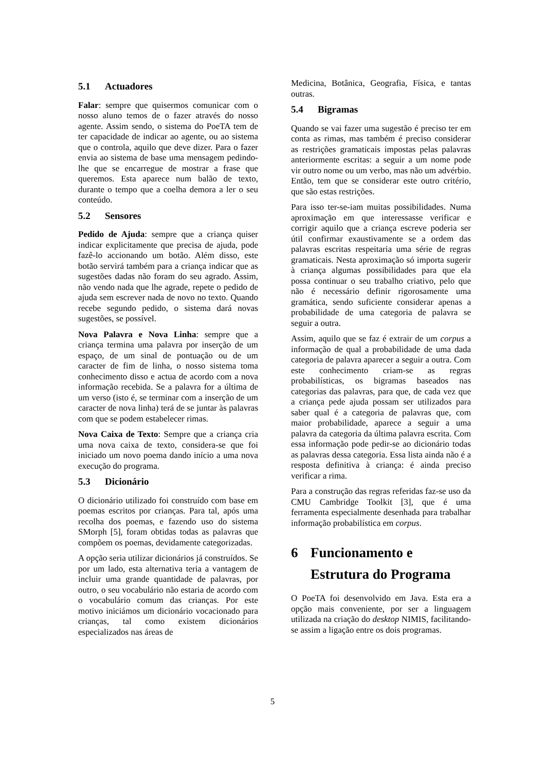5.1 Actuadores
Falar: sempre que quisermos comunicar com o nosso aluno temos de o fazer através do nosso agente. Assim sendo, o sistema do PoeTA tem de ter capacidade de indicar ao agente, ou ao sistema que o controla, aquilo que deve dizer. Para o fazer envia ao sistema de base uma mensagem pedindo-lhe que se encarregue de mostrar a frase que queremos. Esta aparece num balão de texto, durante o tempo que a coelha demora a ler o seu conteúdo.
5.2 Sensores
Pedido de Ajuda: sempre que a criança quiser indicar explicitamente que precisa de ajuda, pode fazê-lo accionando um botão. Além disso, este botão servirá também para a criança indicar que as sugestões dadas não foram do seu agrado. Assim, não vendo nada que lhe agrade, repete o pedido de ajuda sem escrever nada de novo no texto. Quando recebe segundo pedido, o sistema dará novas sugestões, se possível.
Nova Palavra e Nova Linha: sempre que a criança termina uma palavra por inserção de um espaço, de um sinal de pontuação ou de um caracter de fim de linha, o nosso sistema toma conhecimento disso e actua de acordo com a nova informação recebida. Se a palavra for a última de um verso (isto é, se terminar com a inserção de um caracter de nova linha) terá de se juntar às palavras com que se podem estabelecer rimas.
Nova Caixa de Texto: Sempre que a criança cria uma nova caixa de texto, considera-se que foi iniciado um novo poema dando início a uma nova execução do programa.
5.3 Dicionário
O dicionário utilizado foi construído com base em poemas escritos por crianças. Para tal, após uma recolha dos poemas, e fazendo uso do sistema SMorph [5], foram obtidas todas as palavras que compõem os poemas, devidamente categorizadas.
A opção seria utilizar dicionários já construídos. Se por um lado, esta alternativa teria a vantagem de incluir uma grande quantidade de palavras, por outro, o seu vocabulário não estaria de acordo com o vocabulário comum das crianças. Por este motivo iniciámos um dicionário vocacionado para crianças, tal como existem dicionários especializados nas áreas de
Medicina, Botânica, Geografia, Física, e tantas outras.
5.4 Bigramas
Quando se vai fazer uma sugestão é preciso ter em conta as rimas, mas também é preciso considerar as restrições gramaticais impostas pelas palavras anteriormente escritas: a seguir a um nome pode vir outro nome ou um verbo, mas não um advérbio. Então, tem que se considerar este outro critério, que são estas restrições.
Para isso ter-se-iam muitas possibilidades. Numa aproximação em que interessasse verificar e corrigir aquilo que a criança escreve poderia ser útil confirmar exaustivamente se a ordem das palavras escritas respeitaria uma série de regras gramaticais. Nesta aproximação só importa sugerir à criança algumas possibilidades para que ela possa continuar o seu trabalho criativo, pelo que não é necessário definir rigorosamente uma gramática, sendo suficiente considerar apenas a probabilidade de uma categoria de palavra se seguir a outra.
Assim, aquilo que se faz é extrair de um corpus a informação de qual a probabilidade de uma dada categoria de palavra aparecer a seguir a outra. Com este conhecimento criam-se as regras probabilísticas, os bigramas baseados nas categorias das palavras, para que, de cada vez que a criança pede ajuda possam ser utilizados para saber qual é a categoria de palavras que, com maior probabilidade, aparece a seguir a uma palavra da categoria da última palavra escrita. Com essa informação pode pedir-se ao dicionário todas as palavras dessa categoria. Essa lista ainda não é a resposta definitiva à criança: é ainda preciso verificar a rima.
Para a construção das regras referidas faz-se uso da CMU Cambridge Toolkit [3], que é uma ferramenta especialmente desenhada para trabalhar informação probabilística em corpus.
6 Funcionamento e Estrutura do Programa
O PoeTA foi desenvolvido em Java. Esta era a opção mais conveniente, por ser a linguagem utilizada na criação do desktop NIMIS, facilitando-se assim a ligação entre os dois programas.
5